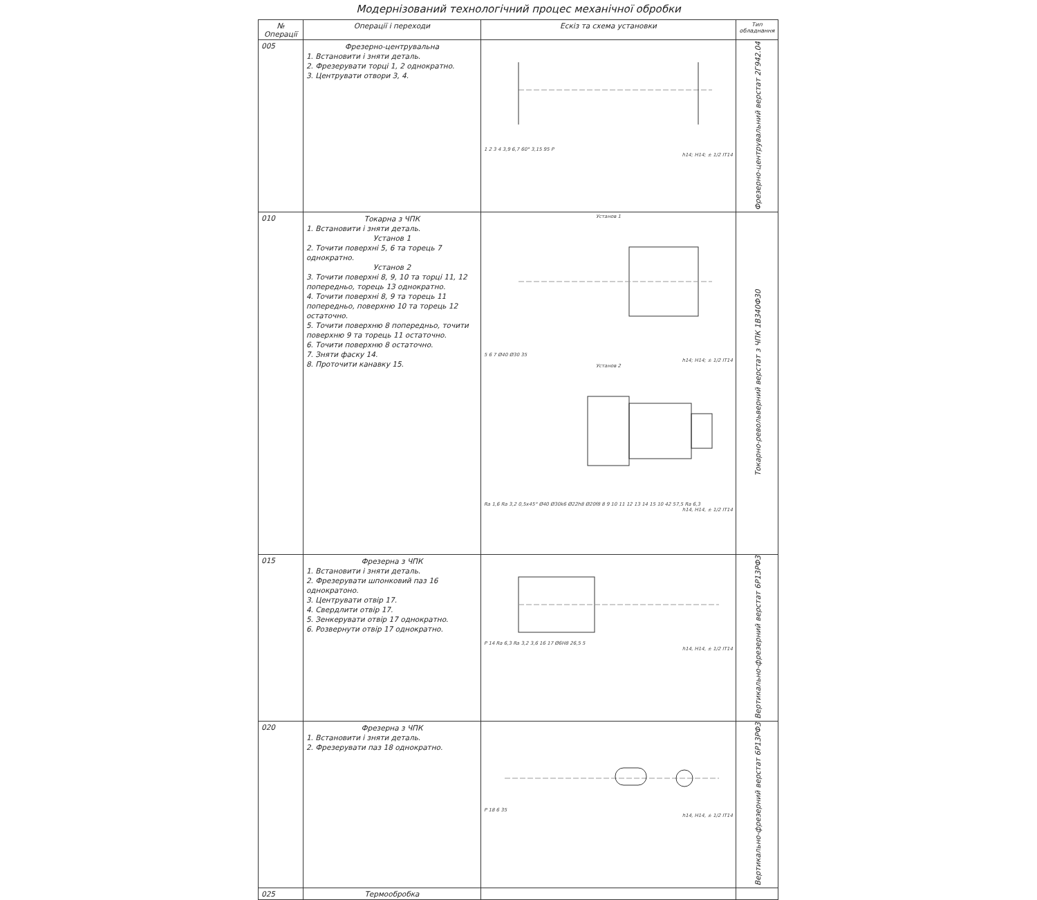Модернізований технологічний процес механічної обробки
| № Операції | Операції і переходи | Ескіз та схема установки | Тип обладнання |
| --- | --- | --- | --- |
| 005 | Фрезерно-центрувальна 1. Встановити і зняти деталь. 2. Фрезерувати торці 1, 2 однократно. 3. Центрувати отвори 3, 4. | 1 2 3 4 3,9 6,7 60° 3,15 95 P h14; H14; ± 1/2 IT14 | Фрезерно-центрувальний верстат 2Г942.04 |
| 010 | Токарна з ЧПК 1. Встановити і зняти деталь. Установ 1 2. Точити поверхні 5, 6 та торець 7 однократно. Установ 2 3. Точити поверхні 8, 9, 10 та торці 11, 12 попередньо, торець 13 однократно. 4. Точити поверхні 8, 9 та торець 11 попередньо, поверхню 10 та торець 12 остаточно. 5. Точити поверхню 8 попередньо, точити поверхню 9 та торець 11 остаточно. 6. Точити поверхню 8 остаточно. 7. Зняти фаску 14. 8. Проточити канавку 15. | Установ 1 5 6 7 Ø40 Ø30 35 h14; H14; ± 1/2 IT14 Установ 2 Rа 1,6 Rа 3,2 0,5x45° Ø40 Ø30k6 Ø22h8 Ø20f8 8 9 10 11 12 13 14 15 10 42 57,5 Ra 6,3 h14, H14, ± 1/2 IT14 | Токарно-револьверний верстат з ЧПК 1В340Ф30 |
| 015 | Фрезерна з ЧПК 1. Встановити і зняти деталь. 2. Фрезерувати шпонковий паз 16 однократоно. 3. Центрувати отвір 17. 4. Свердлити отвір 17. 5. Зенкерувати отвір 17 однократно. 6. Розвернути отвір 17 однократно. | P 14 Ra 6,3 Ra 3,2 3,6 16 17 Ø6H8 26,5 5 h14, H14, ± 1/2 IT14 | Вертикально-фрезерний верстат 6Р13РФ3 |
| 020 | Фрезерна з ЧПК 1. Встановити і зняти деталь. 2. Фрезерувати паз 18 однократно. | P 18 6 35 h14, H14, ± 1/2 IT14 | Вертикально-фрезерний верстат 6Р13РФ3 |
| 025 | Термообробка | | |